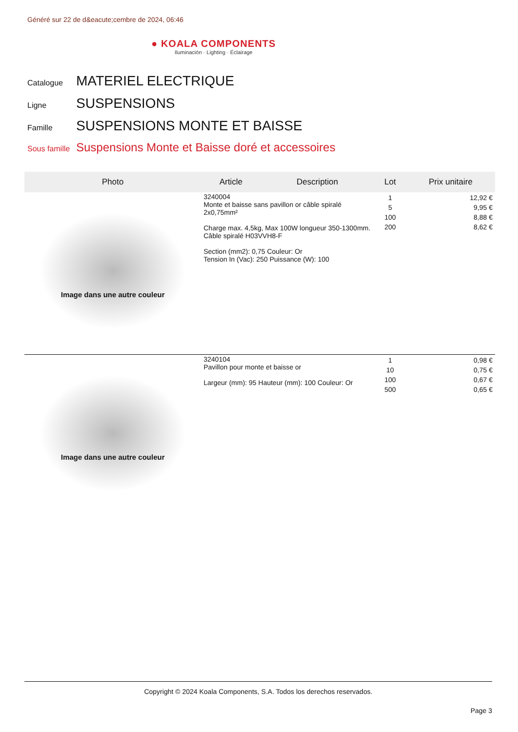Généré sur 22 de d&eacute;cembre de 2024, 06:46
● KOALA COMPONENTS
Iluminación · Lighting · Éclairage
Catalogue MATERIEL ELECTRIQUE
Ligne SUSPENSIONS
Famille SUSPENSIONS MONTE ET BAISSE
Sous famille Suspensions Monte et Baisse doré et accessoires
| Photo | Article | Description | Lot | Prix unitaire |
| --- | --- | --- | --- | --- |
| Image dans une autre couleur | 3240004 Monte et baisse sans pavillon or câble spiralé 2x0,75mm² Charge max. 4,5kg, Max 100W longueur 350-1300mm. Câble spiralé H03VVH8-F Section (mm2): 0,75 Couleur: Or Tension In (Vac): 250 Puissance (W): 100 | | 1 5 100 200 | 12,92 € 9,95 € 8,88 € 8,62 € |
| Image dans une autre couleur | 3240104 Pavillon pour monte et baisse or Largeur (mm): 95 Hauteur (mm): 100 Couleur: Or | | 1 10 100 500 | 0,98 € 0,75 € 0,67 € 0,65 € |
Copyright © 2024 Koala Components, S.A. Todos los derechos reservados.
Page 3